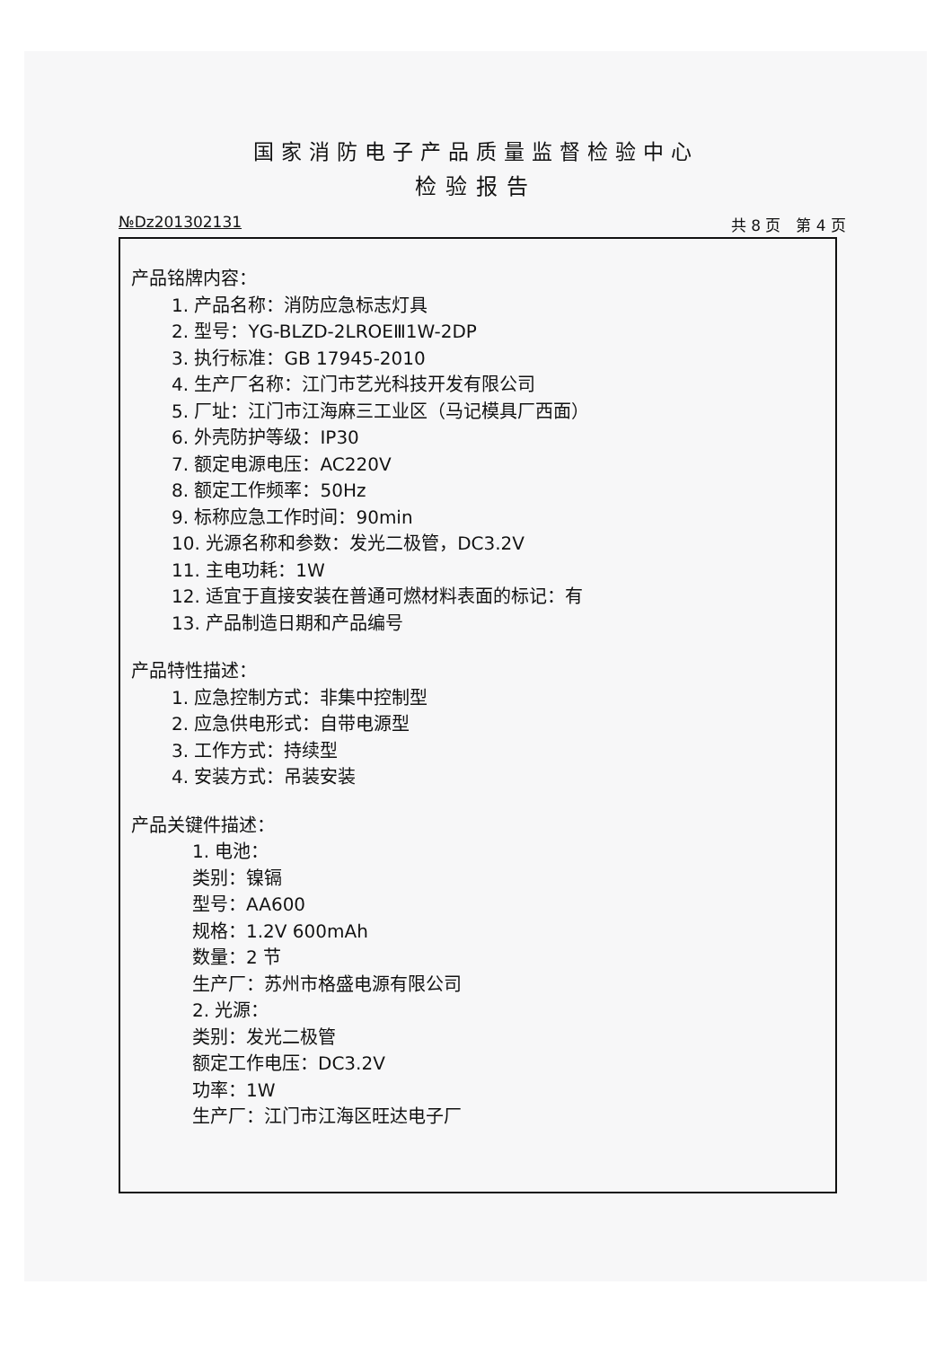国家消防电子产品质量监督检验中心
检验报告
№Dz201302131 共 8 页　第 4 页
产品铭牌内容：
1. 产品名称：消防应急标志灯具
2. 型号：YG-BLZD-2LROEⅢ1W-2DP
3. 执行标准：GB 17945-2010
4. 生产厂名称：江门市艺光科技开发有限公司
5. 厂址：江门市江海麻三工业区（马记模具厂西面）
6. 外壳防护等级：IP30
7. 额定电源电压：AC220V
8. 额定工作频率：50Hz
9. 标称应急工作时间：90min
10. 光源名称和参数：发光二极管，DC3.2V
11. 主电功耗：1W
12. 适宜于直接安装在普通可燃材料表面的标记：有
13. 产品制造日期和产品编号
产品特性描述：
1. 应急控制方式：非集中控制型
2. 应急供电形式：自带电源型
3. 工作方式：持续型
4. 安装方式：吊装安装
产品关键件描述：
1. 电池：
类别：镍镉
型号：AA600
规格：1.2V 600mAh
数量：2 节
生产厂：苏州市格盛电源有限公司
2. 光源：
类别：发光二极管
额定工作电压：DC3.2V
功率：1W
生产厂：江门市江海区旺达电子厂